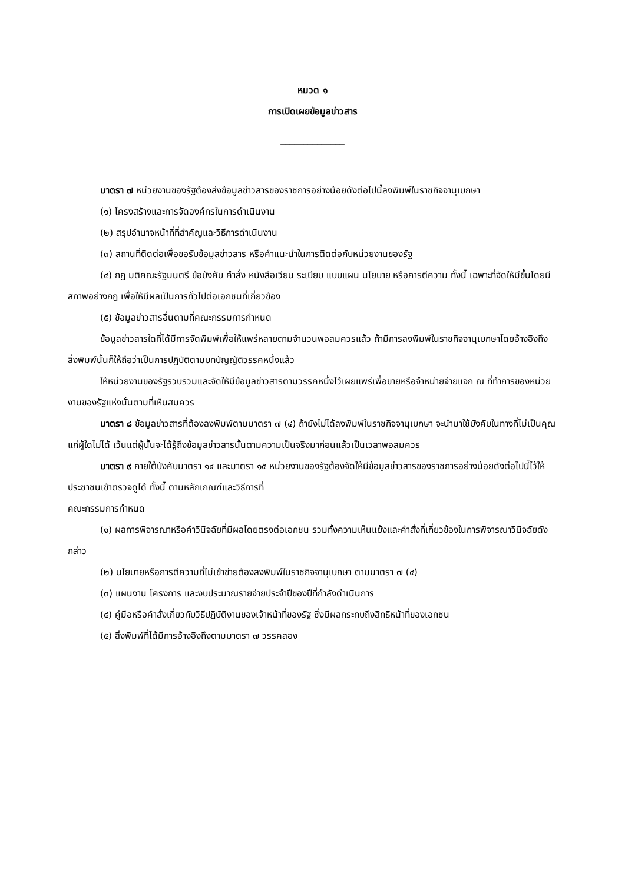หมวด ๑
การเปิดเผยข้อมูลข่าวสาร
______________
มาตรา ๗ หน่วยงานของรัฐต้องส่งข้อมูลข่าวสารของราชการอย่างน้อยดังต่อไปนี้ลงพิมพ์ในราชกิจจานุเบกษา
(๑) โครงสร้างและการจัดองค์กรในการดำเนินงาน
(๒) สรุปอำนาจหน้าที่ที่สำคัญและวิธีการดำเนินงาน
(๓) สถานที่ติดต่อเพื่อขอรับข้อมูลข่าวสาร หรือคำแนะนำในการติดต่อกับหน่วยงานของรัฐ
(๔) กฎ มติคณะรัฐมนตรี ข้อบังคับ คำสั่ง หนังสือเวียน ระเบียบ แบบแผน นโยบาย หรือการตีความ ทั้งนี้ เฉพาะที่จัดให้มีขึ้นโดยมีสภาพอย่างกฎ เพื่อให้มีผลเป็นการทั่วไปต่อเอกชนที่เกี่ยวข้อง
(๕) ข้อมูลข่าวสารอื่นตามที่คณะกรรมการกำหนด
ข้อมูลข่าวสารใดที่ได้มีการจัดพิมพ์เพื่อให้แพร่หลายตามจำนวนพอสมควรแล้ว ถ้ามีการลงพิมพ์ในราชกิจจานุเบกษาโดยอ้างอิงถึงสิ่งพิมพ์นั้นก็ให้ถือว่าเป็นการปฏิบัติตามบทบัญญัติวรรคหนึ่งแล้ว
ให้หน่วยงานของรัฐรวบรวมและจัดให้มีข้อมูลข่าวสารตามวรรคหนึ่งไว้เผยแพร่เพื่อขายหรือจำหน่ายจ่ายแจก ณ ที่ทำการของหน่วยงานของรัฐแห่งนั้นตามที่เห็นสมควร
มาตรา ๘ ข้อมูลข่าวสารที่ต้องลงพิมพ์ตามมาตรา ๗ (๔) ถ้ายังไม่ได้ลงพิมพ์ในราชกิจจานุเบกษา จะนำมาใช้บังคับในทางที่ไม่เป็นคุณแก่ผู้ใดไม่ได้ เว้นแต่ผู้นั้นจะได้รู้ถึงข้อมูลข่าวสารนั้นตามความเป็นจริงมาก่อนแล้วเป็นเวลาพอสมควร
มาตรา ๙ ภายใต้บังคับมาตรา ๑๔ และมาตรา ๑๕ หน่วยงานของรัฐต้องจัดให้มีข้อมูลข่าวสารของราชการอย่างน้อยดังต่อไปนี้ไว้ให้ประชาชนเข้าตรวจดูได้ ทั้งนี้ ตามหลักเกณฑ์และวิธีการที่
คณะกรรมการกำหนด
(๑) ผลการพิจารณาหรือคำวินิจฉัยที่มีผลโดยตรงต่อเอกชน รวมทั้งความเห็นแย้งและคำสั่งที่เกี่ยวข้องในการพิจารณาวินิจฉัยดังกล่าว
(๒) นโยบายหรือการตีความที่ไม่เข้าข่ายต้องลงพิมพ์ในราชกิจจานุเบกษา ตามมาตรา ๗ (๔)
(๓) แผนงาน โครงการ และงบประมาณรายจ่ายประจำปีของปีที่กำลังดำเนินการ
(๔) คู่มือหรือคำสั่งเกี่ยวกับวิธีปฏิบัติงานของเจ้าหน้าที่ของรัฐ ซึ่งมีผลกระทบถึงสิทธิหน้าที่ของเอกชน
(๕) สิ่งพิมพ์ที่ได้มีการอ้างอิงถึงตามมาตรา ๗ วรรคสอง